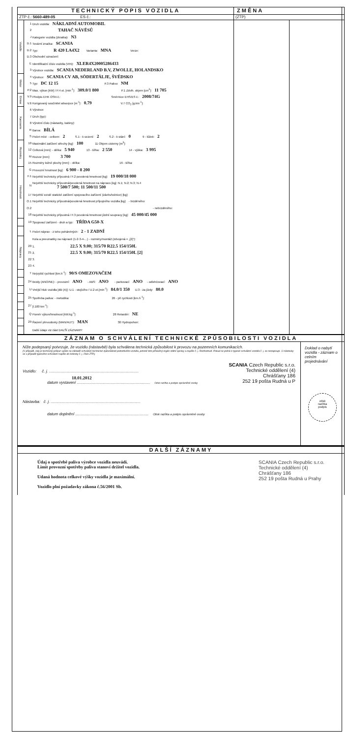TECHNICKÝ POPIS VOZIDLA
ZTP č.: 5660-489-05 ES č.:
ZMĚNA
(ZTP)
| Vozidlo | 1 | Druh vozidla: NÁKLADNÍ AUTOMOBIL |
| | 2 | TAHAČ NÁVĚSŮ |
| | J | Kategorie vozidla (zkratka): N3 |
| | D.1 | Tovární značka: SCANIA |
| | D.2 | Typ: R 420 LA4X2 Varianta: MNA Verze: |
| | D.3 | Obchodní označení: |
| | E | Identifikační číslo vozidla (VIN): XLER4X20005286433 |
| | 3 | Výrobce vozidla: SCANIA NEDERLAND B.V, ZWOLLE, HOLANDSKO |
| Motor | 4 | Výrobce: SCANIA CV AB, SÖDERTÄLJE, ŠVÉDSKO |
| | 5 | Typ: DC 12 15 P.3 Palivo: NM |
| | P.2 | Max. výkon [kW] / P.4 ot. [min<sup>-1</sup>]: 309.0/1 800 P.1 Zdvih. objem [cm<sup>3</sup>]: 11 705 |
| Emise | V.9 | Předpis EHK OSN č.: Směrnice EHS/ES č.: 2008/74G |
| | V.6 | Korigovaný součinitel absorpce [m<sup>-1</sup>]: 0.79 V.7 CO<sub>2</sub> [g.km<sup>-1</sup>]: |
| Karoserie | 6 | Výrobce: |
| | 7 | Druh (typ): |
| | 8 | Výrobní číslo (nástavby, kabiny): |
| | R | Barva: BÍLÁ |
| | S | Počet míst: - celkem: 2 S.1 - k sezení: 2 S.2 - k stání: 0 9 - lůžek: 2 |
| Rozměry | 10 | Maximální zatížení střechy [kg]: 100 11 Objem cisterny [m<sup>3</sup>]: |
| | 12 | Celková [mm]: - délka: 5 940 13 - šířka: 2 550 14 - výška: 3 995 |
| | M | Rozvor [mm]: 3 700 |
| | 15 | Rozměry ložné plochy [mm]: - délka: 16 - šířka: |
| Hmotnosti | G | Provozní hmotnost [kg]: 6 900 - 8 200 |
| | F.1 | Největší technicky přípustná / F.2 povolená hmotnost [kg]: 19 000/18 000 |
| | N | Největší technicky přípustná/povolená hmotnost na nápravu [kg]: N.1; N.2; N.3; N.4 7 500/7 500; 11 500/11 500 |
| | 17 | Největší svislé statické zatížení spojovacího zařízení (závěs/točnice) [kg]: |
| | O.1 | Největší technicky přípustná/povolená hmotnost přípojného vozidla [kg]: - brzděného: |
| | O.2 | - nebrzděného: |
| | 18 | Největší technicky přípustná / F.3 povolená hmotnost jízdní soupravy [kg]: 45 000/45 000 |
| | 19 | Spojovací zařízení - druh a typ: TŘÍDA G50-X |
| | L | Počet náprav - z toho poháněných: 2 - 1 ZADNÍ |
| Nápravy | | Kola a pneumatiky na nápravě (1-2-3-4-...) - rozměry/montáž (zdvojená = „[2]“): |
| | 20 | 1. 22.5 X 9.00; 315/70 R22.5 154/150L |
| | 21 | 2. 22.5 X 9.00; 315/70 R22.5 154/150L [2] |
| | 22 | 3. |
| | 23 | 4. |
| | T | Nejvyšší rychlost [km.h<sup>-1</sup>]: 90/S OMEZOVAČEM |
| | 24 | Brzdy (ANO/NE): - provozní: ANO - ABS: ANO - parkovací: ANO - odlehčovací: ANO |
| | U | Vnější hluk vozidla [dB (A)]: U.1 - stojícího / U.2 ot.[min<sup>-1</sup>]: 84.0/1 350 U.3 - za jízdy: 80.0 |
| | 25 | Spotřeba paliva: - metodika: 26 - při rychlosti [km.h<sup>-1</sup>]: |
| | 27 | [l.100 km<sup>-1</sup>]: |
| | Q | Poměr výkon/hmotnost [kW.kg<sup>-1</sup>]: 28 Retardér: NE |
| | 29 | Řazení převodovky (MAN/AUT): MAN 30 Hydropohon: |
| | | Další údaje viz část DALŠÍ ZÁZNAMY: |
ZÁZNAM O SCHVÁLENÍ TECHNICKÉ ZPŮSOBILOSTI VOZIDLA
Níže podepsaný potvrzuje, že vozidlu (nástavbě) byla schválena technická způsobilost k provozu na pozemních komunikacích.
(V případě, kdy je technický průkaz vydán na základě schválení technické způsobilosti jednotlivého vozidla, potvrdí toto příslušný orgán státní správy a zapíše č. j. Rozhodnutí. Pokud se jedná o typové schválení vozidla č. j. se nezapisuje. U nástavby se v případě typového schválení napíše do kolonky č. j. číslo ZTP.)
SCANIA Czech Republic s.r.o.
Technické oddělení (4)
Chrášťany 186
252 19 pošta Rudná u P
Vozidlo: č. j. ..................................................................................
18.01.2012
datum vystavení ................................................................... Otisk razítka a podpis oprávněné osoby
Nástavba: č. j. ..................................................................................
datum doplnění ................................................................... Otisk razítka a podpis oprávněné osoby
Doklad o nabytí vozidla - záznam o celním projednávání
otisk
razítka
podpis
DALŠÍ ZÁZNAMY
Údaj o spotřebě paliva výrobce vozidla neuvádí.
Limit provozní spotřeby paliva stanoví držitel vozidla.
Udaná hodnota celkové výšky vozidla je maximální.
Vozidlo plní požadavky zákona č.56/2001 Sb.
SCANIA Czech Republic s.r.o.
Technické oddělení (4)
Chrášťany 186
252 19 pošta Rudná u Prahy